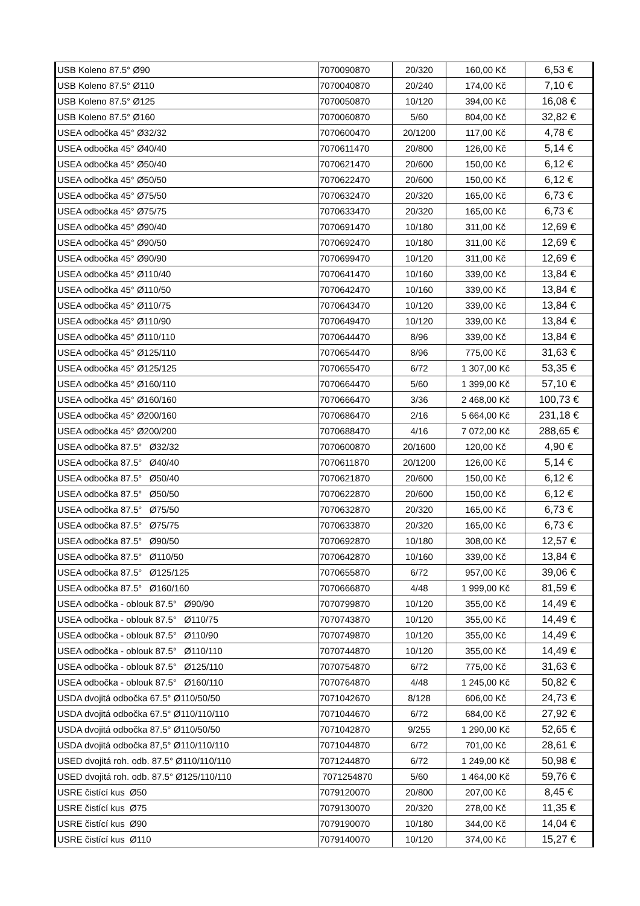| USB Koleno 87.5° Ø90 | 7070090870 | 20/320 | 160,00 Kč | 6,53 € |
| USB Koleno 87.5° Ø110 | 7070040870 | 20/240 | 174,00 Kč | 7,10 € |
| USB Koleno 87.5° Ø125 | 7070050870 | 10/120 | 394,00 Kč | 16,08 € |
| USB Koleno 87.5° Ø160 | 7070060870 | 5/60 | 804,00 Kč | 32,82 € |
| USEA odbočka 45° Ø32/32 | 7070600470 | 20/1200 | 117,00 Kč | 4,78 € |
| USEA odbočka 45° Ø40/40 | 7070611470 | 20/800 | 126,00 Kč | 5,14 € |
| USEA odbočka 45° Ø50/40 | 7070621470 | 20/600 | 150,00 Kč | 6,12 € |
| USEA odbočka 45° Ø50/50 | 7070622470 | 20/600 | 150,00 Kč | 6,12 € |
| USEA odbočka 45° Ø75/50 | 7070632470 | 20/320 | 165,00 Kč | 6,73 € |
| USEA odbočka 45° Ø75/75 | 7070633470 | 20/320 | 165,00 Kč | 6,73 € |
| USEA odbočka 45° Ø90/40 | 7070691470 | 10/180 | 311,00 Kč | 12,69 € |
| USEA odbočka 45° Ø90/50 | 7070692470 | 10/180 | 311,00 Kč | 12,69 € |
| USEA odbočka 45° Ø90/90 | 7070699470 | 10/120 | 311,00 Kč | 12,69 € |
| USEA odbočka 45° Ø110/40 | 7070641470 | 10/160 | 339,00 Kč | 13,84 € |
| USEA odbočka 45° Ø110/50 | 7070642470 | 10/160 | 339,00 Kč | 13,84 € |
| USEA odbočka 45° Ø110/75 | 7070643470 | 10/120 | 339,00 Kč | 13,84 € |
| USEA odbočka 45° Ø110/90 | 7070649470 | 10/120 | 339,00 Kč | 13,84 € |
| USEA odbočka 45° Ø110/110 | 7070644470 | 8/96 | 339,00 Kč | 13,84 € |
| USEA odbočka 45° Ø125/110 | 7070654470 | 8/96 | 775,00 Kč | 31,63 € |
| USEA odbočka 45° Ø125/125 | 7070655470 | 6/72 | 1 307,00 Kč | 53,35 € |
| USEA odbočka 45° Ø160/110 | 7070664470 | 5/60 | 1 399,00 Kč | 57,10 € |
| USEA odbočka 45° Ø160/160 | 7070666470 | 3/36 | 2 468,00 Kč | 100,73 € |
| USEA odbočka 45° Ø200/160 | 7070686470 | 2/16 | 5 664,00 Kč | 231,18 € |
| USEA odbočka 45° Ø200/200 | 7070688470 | 4/16 | 7 072,00 Kč | 288,65 € |
| USEA odbočka 87.5° Ø32/32 | 7070600870 | 20/1600 | 120,00 Kč | 4,90 € |
| USEA odbočka 87.5° Ø40/40 | 7070611870 | 20/1200 | 126,00 Kč | 5,14 € |
| USEA odbočka 87.5° Ø50/40 | 7070621870 | 20/600 | 150,00 Kč | 6,12 € |
| USEA odbočka 87.5° Ø50/50 | 7070622870 | 20/600 | 150,00 Kč | 6,12 € |
| USEA odbočka 87.5° Ø75/50 | 7070632870 | 20/320 | 165,00 Kč | 6,73 € |
| USEA odbočka 87.5° Ø75/75 | 7070633870 | 20/320 | 165,00 Kč | 6,73 € |
| USEA odbočka 87.5° Ø90/50 | 7070692870 | 10/180 | 308,00 Kč | 12,57 € |
| USEA odbočka 87.5° Ø110/50 | 7070642870 | 10/160 | 339,00 Kč | 13,84 € |
| USEA odbočka 87.5° Ø125/125 | 7070655870 | 6/72 | 957,00 Kč | 39,06 € |
| USEA odbočka 87.5° Ø160/160 | 7070666870 | 4/48 | 1 999,00 Kč | 81,59 € |
| USEA odbočka - oblouk 87.5° Ø90/90 | 7070799870 | 10/120 | 355,00 Kč | 14,49 € |
| USEA odbočka - oblouk 87.5° Ø110/75 | 7070743870 | 10/120 | 355,00 Kč | 14,49 € |
| USEA odbočka - oblouk 87.5° Ø110/90 | 7070749870 | 10/120 | 355,00 Kč | 14,49 € |
| USEA odbočka - oblouk 87.5° Ø110/110 | 7070744870 | 10/120 | 355,00 Kč | 14,49 € |
| USEA odbočka - oblouk 87.5° Ø125/110 | 7070754870 | 6/72 | 775,00 Kč | 31,63 € |
| USEA odbočka - oblouk 87.5° Ø160/110 | 7070764870 | 4/48 | 1 245,00 Kč | 50,82 € |
| USDA dvojitá odbočka 67.5° Ø110/50/50 | 7071042670 | 8/128 | 606,00 Kč | 24,73 € |
| USDA dvojitá odbočka 67.5° Ø110/110/110 | 7071044670 | 6/72 | 684,00 Kč | 27,92 € |
| USDA dvojitá odbočka 87.5° Ø110/50/50 | 7071042870 | 9/255 | 1 290,00 Kč | 52,65 € |
| USDA dvojitá odbočka 87,5° Ø110/110/110 | 7071044870 | 6/72 | 701,00 Kč | 28,61 € |
| USED dvojitá roh. odb. 87.5° Ø110/110/110 | 7071244870 | 6/72 | 1 249,00 Kč | 50,98 € |
| USED dvojitá roh. odb. 87.5° Ø125/110/110 | 7071254870 | 5/60 | 1 464,00 Kč | 59,76 € |
| USRE čistící kus Ø50 | 7079120070 | 20/800 | 207,00 Kč | 8,45 € |
| USRE čistící kus Ø75 | 7079130070 | 20/320 | 278,00 Kč | 11,35 € |
| USRE čistící kus Ø90 | 7079190070 | 10/180 | 344,00 Kč | 14,04 € |
| USRE čistící kus Ø110 | 7079140070 | 10/120 | 374,00 Kč | 15,27 € |